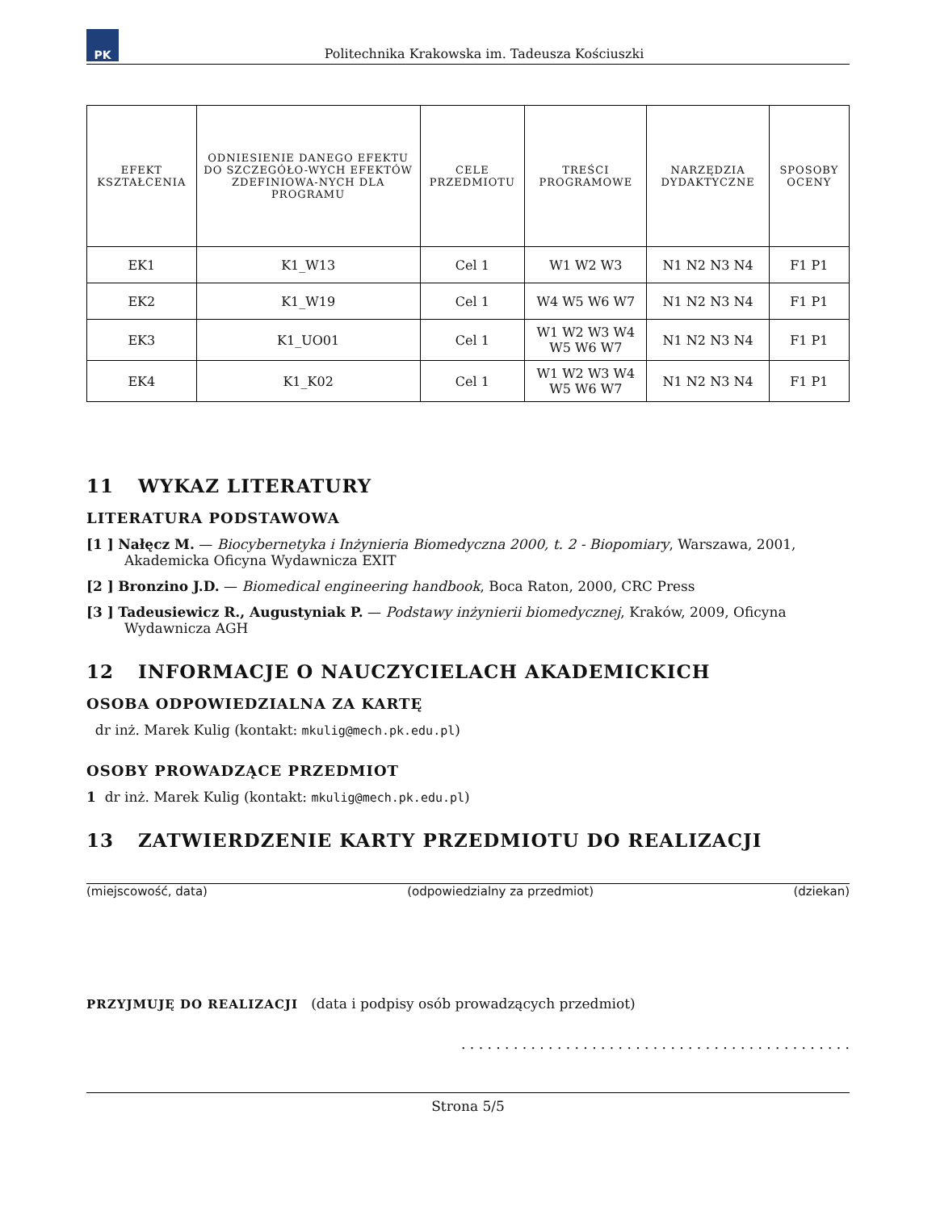PK
Politechnika Krakowska im. Tadeusza Kościuszki
| EFEKT KSZTAŁCENIA | ODNIESIENIE DANEGO EFEKTU DO SZCZEGÓŁO-WYCH EFEKTÓW ZDEFINIOWA-NYCH DLA PROGRAMU | CELE PRZEDMIOTU | TREŚCI PROGRAMOWE | NARZĘDZIA DYDAKTYCZNE | SPOSOBY OCENY |
| --- | --- | --- | --- | --- | --- |
| EK1 | K1_W13 | Cel 1 | W1 W2 W3 | N1 N2 N3 N4 | F1 P1 |
| EK2 | K1_W19 | Cel 1 | W4 W5 W6 W7 | N1 N2 N3 N4 | F1 P1 |
| EK3 | K1_UO01 | Cel 1 | W1 W2 W3 W4 W5 W6 W7 | N1 N2 N3 N4 | F1 P1 |
| EK4 | K1_K02 | Cel 1 | W1 W2 W3 W4 W5 W6 W7 | N1 N2 N3 N4 | F1 P1 |
11 WYKAZ LITERATURY
LITERATURA PODSTAWOWA
[1 ] Nałęcz M. — Biocybernetyka i Inżynieria Biomedyczna 2000, t. 2 - Biopomiary, Warszawa, 2001, Akademicka Oficyna Wydawnicza EXIT
[2 ] Bronzino J.D. — Biomedical engineering handbook, Boca Raton, 2000, CRC Press
[3 ] Tadeusiewicz R., Augustyniak P. — Podstawy inżynierii biomedycznej, Kraków, 2009, Oficyna Wydawnicza AGH
12 INFORMACJE O NAUCZYCIELACH AKADEMICKICH
OSOBA ODPOWIEDZIALNA ZA KARTĘ
dr inż. Marek Kulig (kontakt: mkulig@mech.pk.edu.pl)
OSOBY PROWADZĄCE PRZEDMIOT
1 dr inż. Marek Kulig (kontakt: mkulig@mech.pk.edu.pl)
13 ZATWIERDZENIE KARTY PRZEDMIOTU DO REALIZACJI
(miejscowość, data) (odpowiedzialny za przedmiot) (dziekan)
PRZYJMUJĘ DO REALIZACJI (data i podpisy osób prowadzących przedmiot)
. . . . . . . . . . . . . . . . . . . . . . . . . . . . . . . . . . . . . . . . . . . . .
Strona 5/5